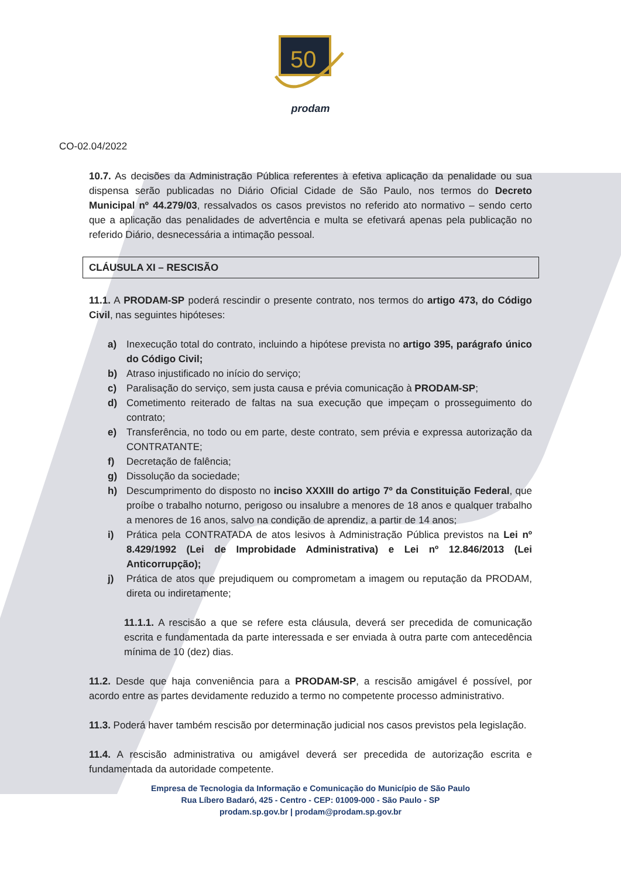50
prodam
CO-02.04/2022
10.7. As decisões da Administração Pública referentes à efetiva aplicação da penalidade ou sua dispensa serão publicadas no Diário Oficial Cidade de São Paulo, nos termos do Decreto Municipal nº 44.279/03, ressalvados os casos previstos no referido ato normativo – sendo certo que a aplicação das penalidades de advertência e multa se efetivará apenas pela publicação no referido Diário, desnecessária a intimação pessoal.
CLÁUSULA XI – RESCISÃO
11.1. A PRODAM-SP poderá rescindir o presente contrato, nos termos do artigo 473, do Código Civil, nas seguintes hipóteses:
a) Inexecução total do contrato, incluindo a hipótese prevista no artigo 395, parágrafo único do Código Civil;
b) Atraso injustificado no início do serviço;
c) Paralisação do serviço, sem justa causa e prévia comunicação à PRODAM-SP;
d) Cometimento reiterado de faltas na sua execução que impeçam o prosseguimento do contrato;
e) Transferência, no todo ou em parte, deste contrato, sem prévia e expressa autorização da CONTRATANTE;
f) Decretação de falência;
g) Dissolução da sociedade;
h) Descumprimento do disposto no inciso XXXIII do artigo 7º da Constituição Federal, que proíbe o trabalho noturno, perigoso ou insalubre a menores de 18 anos e qualquer trabalho a menores de 16 anos, salvo na condição de aprendiz, a partir de 14 anos;
i) Prática pela CONTRATADA de atos lesivos à Administração Pública previstos na Lei nº 8.429/1992 (Lei de Improbidade Administrativa) e Lei nº 12.846/2013 (Lei Anticorrupção);
j) Prática de atos que prejudiquem ou comprometam a imagem ou reputação da PRODAM, direta ou indiretamente;
11.1.1. A rescisão a que se refere esta cláusula, deverá ser precedida de comunicação escrita e fundamentada da parte interessada e ser enviada à outra parte com antecedência mínima de 10 (dez) dias.
11.2. Desde que haja conveniência para a PRODAM-SP, a rescisão amigável é possível, por acordo entre as partes devidamente reduzido a termo no competente processo administrativo.
11.3. Poderá haver também rescisão por determinação judicial nos casos previstos pela legislação.
11.4. A rescisão administrativa ou amigável deverá ser precedida de autorização escrita e fundamentada da autoridade competente.
Empresa de Tecnologia da Informação e Comunicação do Município de São Paulo
Rua Líbero Badaró, 425 - Centro - CEP: 01009-000 - São Paulo - SP
prodam.sp.gov.br | prodam@prodam.sp.gov.br